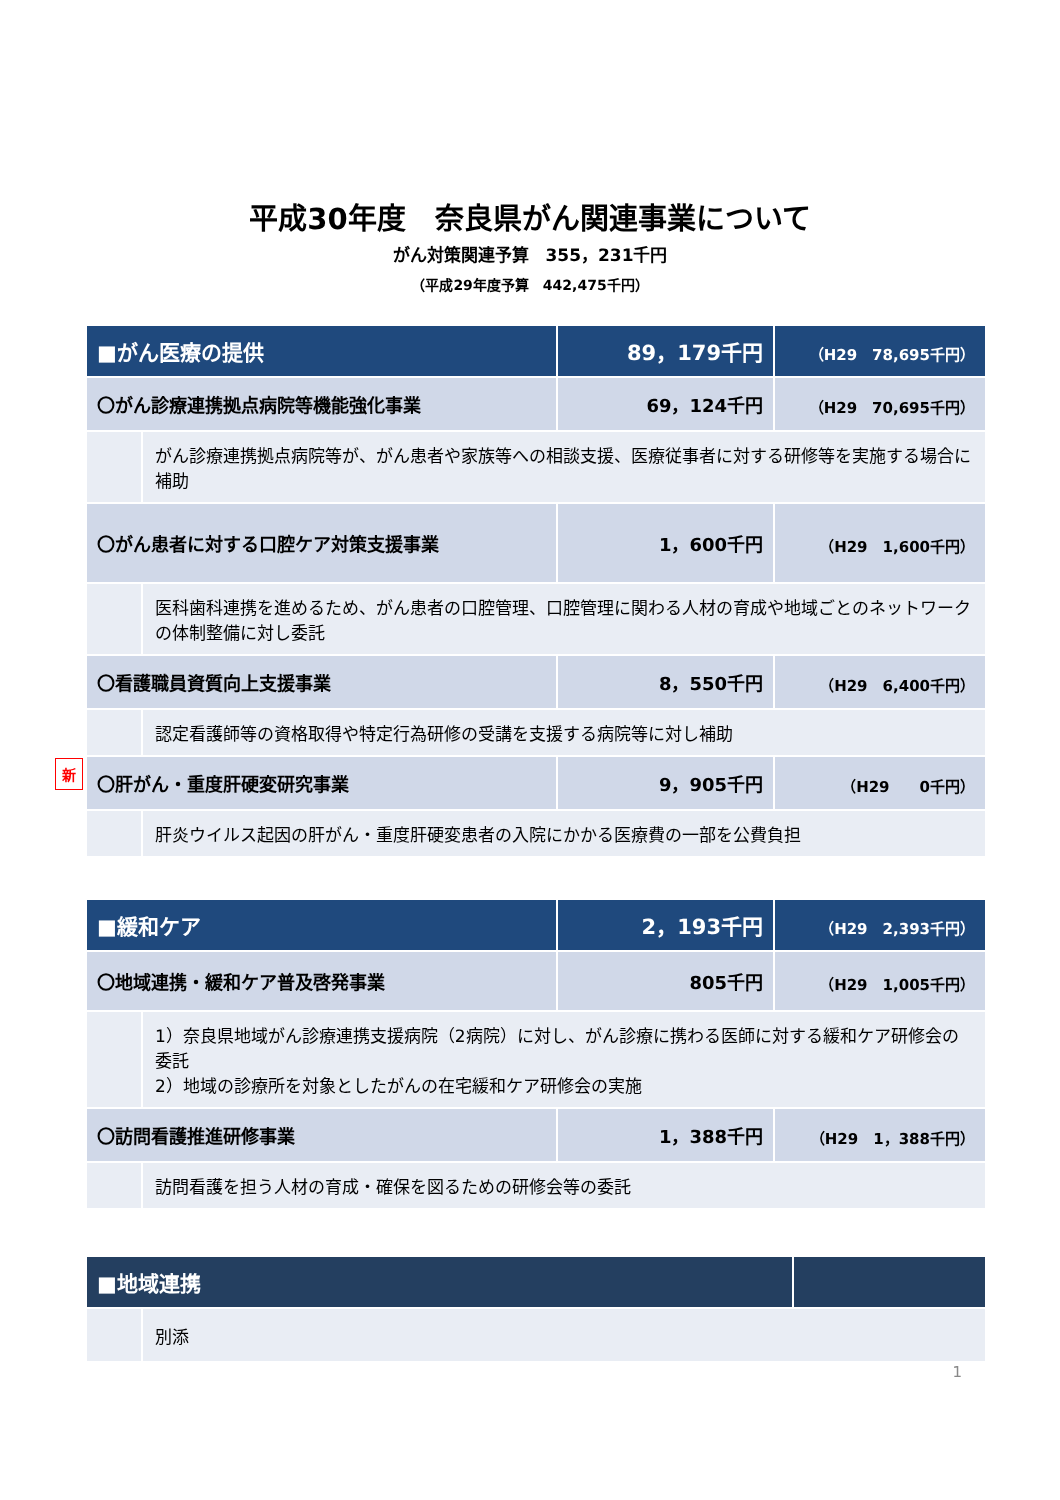平成30年度　奈良県がん関連事業について
がん対策関連予算　355，231千円
（平成29年度予算　442,475千円）
新
| ■がん医療の提供 | | 89，179千円 | （H29 78,695千円） |
| 〇がん診療連携拠点病院等機能強化事業 | | 69，124千円 | （H29 70,695千円） |
| | がん診療連携拠点病院等が、がん患者や家族等への相談支援、医療従事者に対する研修等を実施する場合に補助 | | |
| 〇がん患者に対する口腔ケア対策支援事業 | | 1，600千円 | （H29 1,600千円） |
| | 医科歯科連携を進めるため、がん患者の口腔管理、口腔管理に関わる人材の育成や地域ごとのネットワークの体制整備に対し委託 | | |
| 〇看護職員資質向上支援事業 | | 8，550千円 | （H29 6,400千円） |
| | 認定看護師等の資格取得や特定行為研修の受講を支援する病院等に対し補助 | | |
| 〇肝がん・重度肝硬変研究事業 | | 9，905千円 | （H29 0千円） |
| | 肝炎ウイルス起因の肝がん・重度肝硬変患者の入院にかかる医療費の一部を公費負担 | | |
| ■緩和ケア | | 2，193千円 | （H29 2,393千円） |
| 〇地域連携・緩和ケア普及啓発事業 | | 805千円 | （H29 1,005千円） |
| | 1）奈良県地域がん診療連携支援病院（2病院）に対し、がん診療に携わる医師に対する緩和ケア研修会の委託 2）地域の診療所を対象としたがんの在宅緩和ケア研修会の実施 | | |
| 〇訪問看護推進研修事業 | | 1，388千円 | （H29 1，388千円） |
| | 訪問看護を担う人材の育成・確保を図るための研修会等の委託 | | |
| ■地域連携 | | |
| | 別添 | |
1